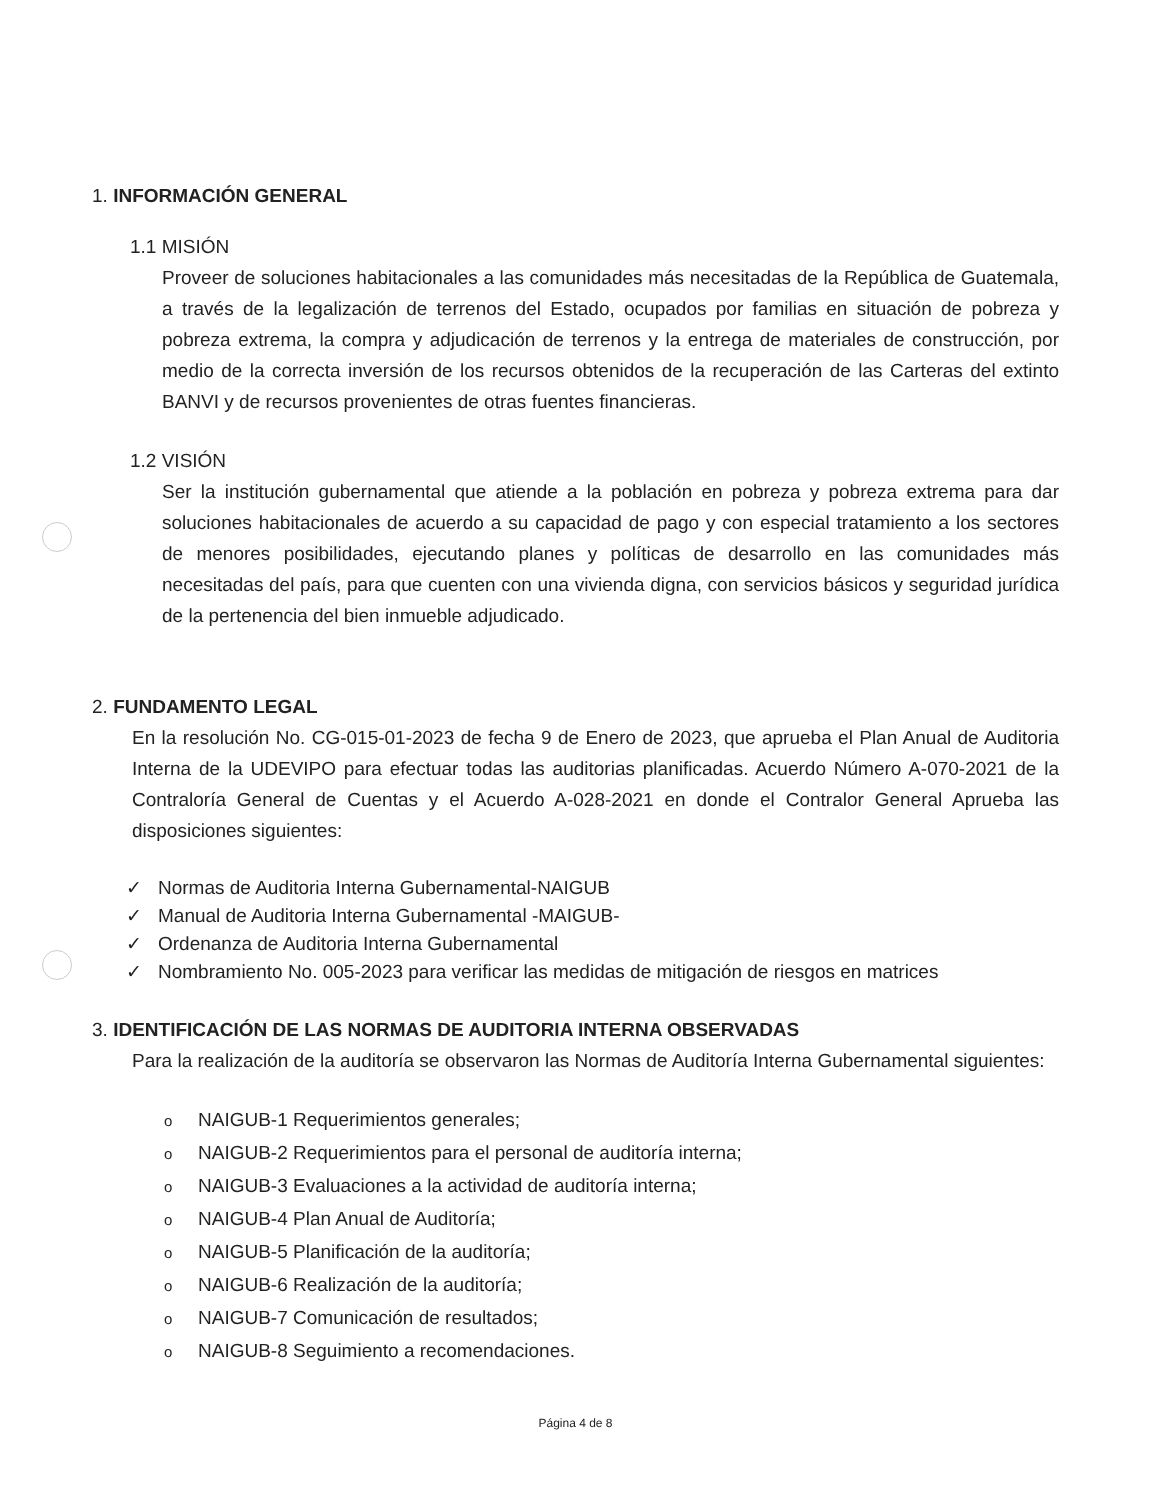1. INFORMACIÓN GENERAL
1.1 MISIÓN
Proveer de soluciones habitacionales a las comunidades más necesitadas de la República de Guatemala, a través de la legalización de terrenos del Estado, ocupados por familias en situación de pobreza y pobreza extrema, la compra y adjudicación de terrenos y la entrega de materiales de construcción, por medio de la correcta inversión de los recursos obtenidos de la recuperación de las Carteras del extinto BANVI y de recursos provenientes de otras fuentes financieras.
1.2 VISIÓN
Ser la institución gubernamental que atiende a la población en pobreza y pobreza extrema para dar soluciones habitacionales de acuerdo a su capacidad de pago y con especial tratamiento a los sectores de menores posibilidades, ejecutando planes y políticas de desarrollo en las comunidades más necesitadas del país, para que cuenten con una vivienda digna, con servicios básicos y seguridad jurídica de la pertenencia del bien inmueble adjudicado.
2. FUNDAMENTO LEGAL
En la resolución No. CG-015-01-2023 de fecha 9 de Enero de 2023, que aprueba el Plan Anual de Auditoria Interna de la UDEVIPO para efectuar todas las auditorias planificadas. Acuerdo Número A-070-2021 de la Contraloría General de Cuentas y el Acuerdo A-028-2021 en donde el Contralor General Aprueba las disposiciones siguientes:
✓ Normas de Auditoria Interna Gubernamental-NAIGUB
✓ Manual de Auditoria Interna Gubernamental -MAIGUB-
✓ Ordenanza de Auditoria Interna Gubernamental
✓ Nombramiento No. 005-2023 para verificar las medidas de mitigación de riesgos en matrices
3. IDENTIFICACIÓN DE LAS NORMAS DE AUDITORIA INTERNA OBSERVADAS
Para la realización de la auditoría se observaron las Normas de Auditoría Interna Gubernamental siguientes:
o NAIGUB-1 Requerimientos generales;
o NAIGUB-2 Requerimientos para el personal de auditoría interna;
o NAIGUB-3 Evaluaciones a la actividad de auditoría interna;
o NAIGUB-4 Plan Anual de Auditoría;
o NAIGUB-5 Planificación de la auditoría;
o NAIGUB-6 Realización de la auditoría;
o NAIGUB-7 Comunicación de resultados;
o NAIGUB-8 Seguimiento a recomendaciones.
Página 4 de 8